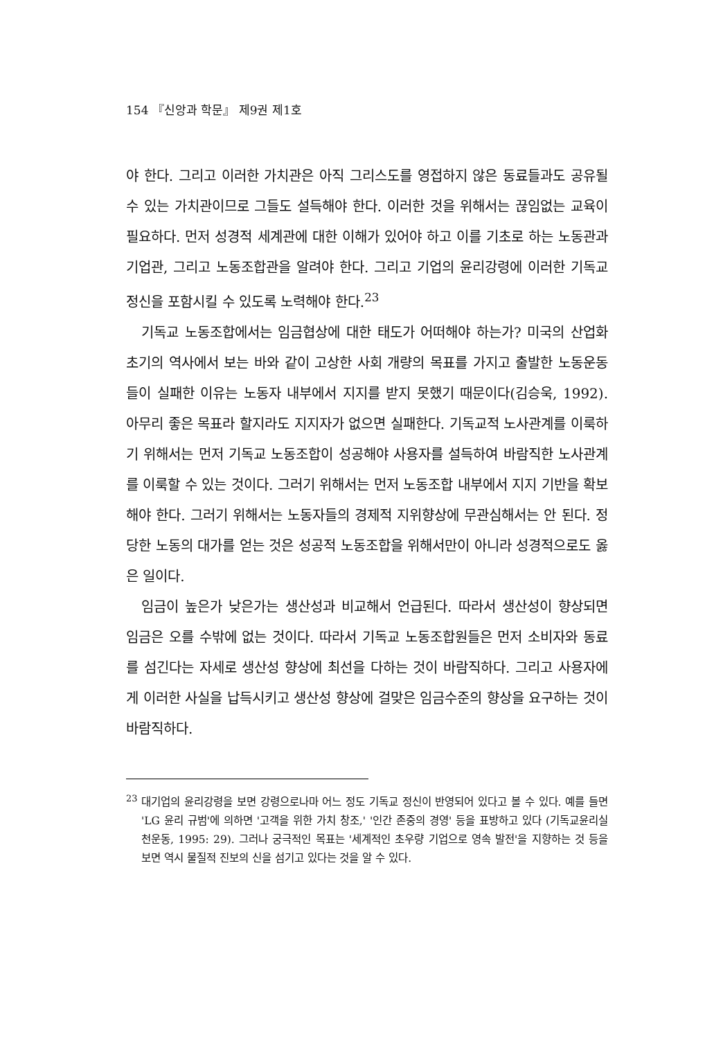154 『신앙과 학문』 제9권 제1호
야 한다. 그리고 이러한 가치관은 아직 그리스도를 영접하지 않은 동료들과도 공유될 수 있는 가치관이므로 그들도 설득해야 한다. 이러한 것을 위해서는 끊임없는 교육이 필요하다. 먼저 성경적 세계관에 대한 이해가 있어야 하고 이를 기초로 하는 노동관과 기업관, 그리고 노동조합관을 알려야 한다. 그리고 기업의 윤리강령에 이러한 기독교 정신을 포함시킬 수 있도록 노력해야 한다.<sup>23</sup>
기독교 노동조합에서는 임금협상에 대한 태도가 어떠해야 하는가? 미국의 산업화 초기의 역사에서 보는 바와 같이 고상한 사회 개량의 목표를 가지고 출발한 노동운동들이 실패한 이유는 노동자 내부에서 지지를 받지 못했기 때문이다(김승욱, 1992). 아무리 좋은 목표라 할지라도 지지자가 없으면 실패한다. 기독교적 노사관계를 이룩하기 위해서는 먼저 기독교 노동조합이 성공해야 사용자를 설득하여 바람직한 노사관계를 이룩할 수 있는 것이다. 그러기 위해서는 먼저 노동조합 내부에서 지지 기반을 확보해야 한다. 그러기 위해서는 노동자들의 경제적 지위향상에 무관심해서는 안 된다. 정당한 노동의 대가를 얻는 것은 성공적 노동조합을 위해서만이 아니라 성경적으로도 옳은 일이다.
임금이 높은가 낮은가는 생산성과 비교해서 언급된다. 따라서 생산성이 향상되면 임금은 오를 수밖에 없는 것이다. 따라서 기독교 노동조합원들은 먼저 소비자와 동료를 섬긴다는 자세로 생산성 향상에 최선을 다하는 것이 바람직하다. 그리고 사용자에게 이러한 사실을 납득시키고 생산성 향상에 걸맞은 임금수준의 향상을 요구하는 것이 바람직하다.
<sup>23</sup> 대기업의 윤리강령을 보면 강령으로나마 어느 정도 기독교 정신이 반영되어 있다고 볼 수 있다. 예를 들면 'LG 윤리 규범'에 의하면 '고객을 위한 가치 창조,' '인간 존중의 경영' 등을 표방하고 있다 (기독교윤리실천운동, 1995: 29). 그러나 궁극적인 목표는 '세계적인 초우량 기업으로 영속 발전'을 지향하는 것 등을 보면 역시 물질적 진보의 신을 섬기고 있다는 것을 알 수 있다.